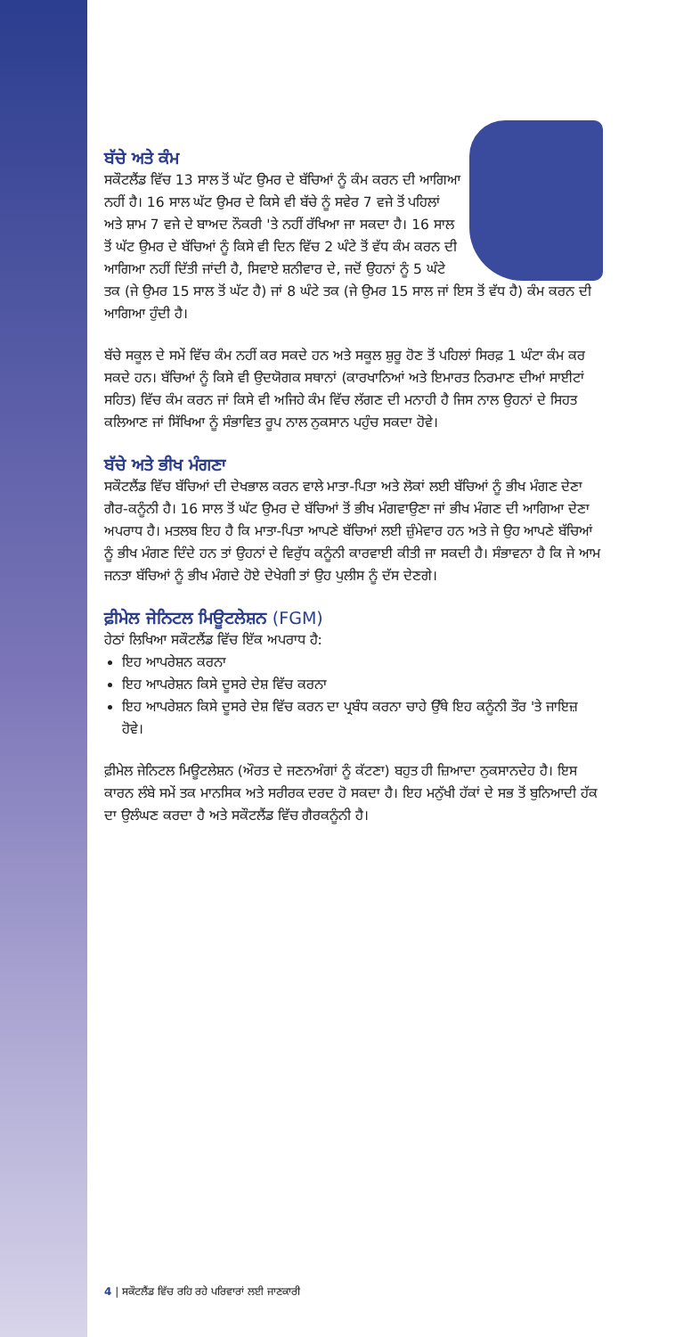ਬੱਚੇ ਅਤੇ ਕੰਮ
ਸਕੌਟਲੈਂਡ ਵਿੱਚ 13 ਸਾਲ ਤੋਂ ਘੱਟ ਉਮਰ ਦੇ ਬੱਚਿਆਂ ਨੂੰ ਕੰਮ ਕਰਨ ਦੀ ਆਗਿਆ ਨਹੀਂ ਹੈ। 16 ਸਾਲ ਘੱਟ ਉਮਰ ਦੇ ਕਿਸੇ ਵੀ ਬੱਚੇ ਨੂੰ ਸਵੇਰ 7 ਵਜੇ ਤੋਂ ਪਹਿਲਾਂ ਅਤੇ ਸ਼ਾਮ 7 ਵਜੇ ਦੇ ਬਾਅਦ ਨੌਕਰੀ 'ਤੇ ਨਹੀਂ ਰੱਖਿਆ ਜਾ ਸਕਦਾ ਹੈ। 16 ਸਾਲ ਤੋਂ ਘੱਟ ਉਮਰ ਦੇ ਬੱਚਿਆਂ ਨੂੰ ਕਿਸੇ ਵੀ ਦਿਨ ਵਿੱਚ 2 ਘੰਟੇ ਤੋਂ ਵੱਧ ਕੰਮ ਕਰਨ ਦੀ ਆਗਿਆ ਨਹੀਂ ਦਿੱਤੀ ਜਾਂਦੀ ਹੈ, ਸਿਵਾਏ ਸ਼ਨੀਵਾਰ ਦੇ, ਜਦੋਂ ਉਹਨਾਂ ਨੂੰ 5 ਘੰਟੇ ਤਕ (ਜੇ ਉਮਰ 15 ਸਾਲ ਤੋਂ ਘੱਟ ਹੈ) ਜਾਂ 8 ਘੰਟੇ ਤਕ (ਜੇ ਉਮਰ 15 ਸਾਲ ਜਾਂ ਇਸ ਤੋਂ ਵੱਧ ਹੈ) ਕੰਮ ਕਰਨ ਦੀ ਆਗਿਆ ਹੁੰਦੀ ਹੈ।
ਬੱਚੇ ਸਕੂਲ ਦੇ ਸਮੇਂ ਵਿੱਚ ਕੰਮ ਨਹੀਂ ਕਰ ਸਕਦੇ ਹਨ ਅਤੇ ਸਕੂਲ ਸ਼ੁਰੂ ਹੋਣ ਤੋਂ ਪਹਿਲਾਂ ਸਿਰਫ਼ 1 ਘੰਟਾ ਕੰਮ ਕਰ ਸਕਦੇ ਹਨ। ਬੱਚਿਆਂ ਨੂੰ ਕਿਸੇ ਵੀ ਉਦਯੋਗਕ ਸਥਾਨਾਂ (ਕਾਰਖਾਨਿਆਂ ਅਤੇ ਇਮਾਰਤ ਨਿਰਮਾਣ ਦੀਆਂ ਸਾਈਟਾਂ ਸਹਿਤ) ਵਿੱਚ ਕੰਮ ਕਰਨ ਜਾਂ ਕਿਸੇ ਵੀ ਅਜਿਹੇ ਕੰਮ ਵਿੱਚ ਲੱਗਣ ਦੀ ਮਨਾਹੀ ਹੈ ਜਿਸ ਨਾਲ ਉਹਨਾਂ ਦੇ ਸਿਹਤ ਕਲਿਆਣ ਜਾਂ ਸਿੱਖਿਆ ਨੂੰ ਸੰਭਾਵਿਤ ਰੂਪ ਨਾਲ ਨੁਕਸਾਨ ਪਹੁੰਚ ਸਕਦਾ ਹੋਵੇ।
ਬੱਚੇ ਅਤੇ ਭੀਖ ਮੰਗਣਾ
ਸਕੌਟਲੈਂਡ ਵਿੱਚ ਬੱਚਿਆਂ ਦੀ ਦੇਖਭਾਲ ਕਰਨ ਵਾਲੇ ਮਾਤਾ-ਪਿਤਾ ਅਤੇ ਲੋਕਾਂ ਲਈ ਬੱਚਿਆਂ ਨੂੰ ਭੀਖ ਮੰਗਣ ਦੇਣਾ ਗੈਰ-ਕਨੂੰਨੀ ਹੈ। 16 ਸਾਲ ਤੋਂ ਘੱਟ ਉਮਰ ਦੇ ਬੱਚਿਆਂ ਤੋਂ ਭੀਖ ਮੰਗਵਾਉਣਾ ਜਾਂ ਭੀਖ ਮੰਗਣ ਦੀ ਆਗਿਆ ਦੇਣਾ ਅਪਰਾਧ ਹੈ। ਮਤਲਬ ਇਹ ਹੈ ਕਿ ਮਾਤਾ-ਪਿਤਾ ਆਪਣੇ ਬੱਚਿਆਂ ਲਈ ਜ਼ੁੰਮੇਵਾਰ ਹਨ ਅਤੇ ਜੇ ਉਹ ਆਪਣੇ ਬੱਚਿਆਂ ਨੂੰ ਭੀਖ ਮੰਗਣ ਦਿੰਦੇ ਹਨ ਤਾਂ ਉਹਨਾਂ ਦੇ ਵਿਰੁੱਧ ਕਨੂੰਨੀ ਕਾਰਵਾਈ ਕੀਤੀ ਜਾ ਸਕਦੀ ਹੈ। ਸੰਭਾਵਨਾ ਹੈ ਕਿ ਜੇ ਆਮ ਜਨਤਾ ਬੱਚਿਆਂ ਨੂੰ ਭੀਖ ਮੰਗਦੇ ਹੋਏ ਦੇਖੇਗੀ ਤਾਂ ਉਹ ਪੁਲੀਸ ਨੂੰ ਦੱਸ ਦੇਣਗੇ।
ਫ਼ੀਮੇਲ ਜੇਨਿਟਲ ਮਿਊਟਲੇਸ਼ਨ (FGM)
ਹੇਠਾਂ ਲਿਖਿਆ ਸਕੌਟਲੈਂਡ ਵਿੱਚ ਇੱਕ ਅਪਰਾਧ ਹੈ:
ਇਹ ਆਪਰੇਸ਼ਨ ਕਰਨਾ
ਇਹ ਆਪਰੇਸ਼ਨ ਕਿਸੇ ਦੂਸਰੇ ਦੇਸ਼ ਵਿੱਚ ਕਰਨਾ
ਇਹ ਆਪਰੇਸ਼ਨ ਕਿਸੇ ਦੂਸਰੇ ਦੇਸ਼ ਵਿੱਚ ਕਰਨ ਦਾ ਪ੍ਰਬੰਧ ਕਰਨਾ ਚਾਹੇ ਉੱਥੇ ਇਹ ਕਨੂੰਨੀ ਤੌਰ 'ਤੇ ਜਾਇਜ਼ ਹੋਵੇ।
ਫ਼ੀਮੇਲ ਜੇਨਿਟਲ ਮਿਊਟਲੇਸ਼ਨ (ਔਰਤ ਦੇ ਜਣਨਅੰਗਾਂ ਨੂੰ ਕੱਟਣਾ) ਬਹੁਤ ਹੀ ਜ਼ਿਆਦਾ ਨੁਕਸਾਨਦੇਹ ਹੈ। ਇਸ ਕਾਰਨ ਲੰਬੇ ਸਮੇਂ ਤਕ ਮਾਨਸਿਕ ਅਤੇ ਸਰੀਰਕ ਦਰਦ ਹੋ ਸਕਦਾ ਹੈ। ਇਹ ਮਨੁੱਖੀ ਹੱਕਾਂ ਦੇ ਸਭ ਤੋਂ ਬੁਨਿਆਦੀ ਹੱਕ ਦਾ ਉਲੰਘਣ ਕਰਦਾ ਹੈ ਅਤੇ ਸਕੌਟਲੈਂਡ ਵਿੱਚ ਗੈਰਕਨੂੰਨੀ ਹੈ।
4 | ਸਕੌਟਲੈਂਡ ਵਿੱਚ ਰਹਿ ਰਹੇ ਪਰਿਵਾਰਾਂ ਲਈ ਜਾਣਕਾਰੀ